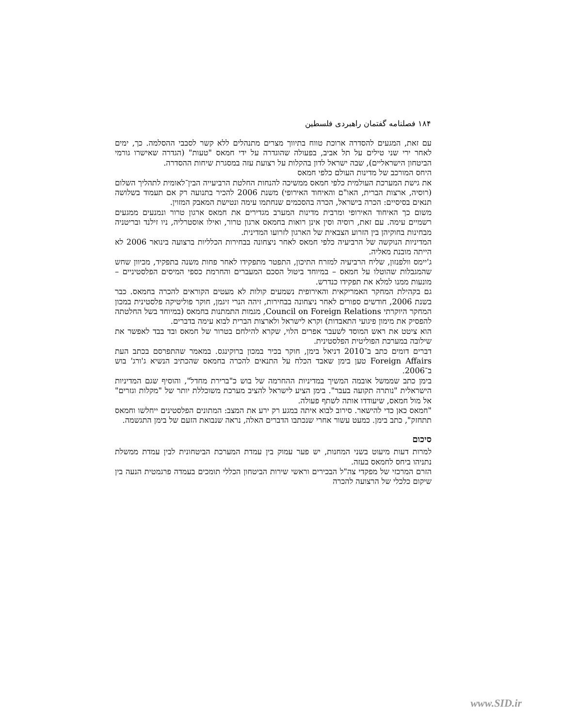۱۸۴ فصلنامه گفتمان راهبردی فلسطین
עם זאת, המגעים להסדרה ארוכת טווח בתיווך מצרים מתנהלים ללא קשר לסבבי ההסלמה. כך, ימים לאחר ירי שני טילים על תל אביב, בפעולה שהוגדרה על ידי חמאס "טעות" (הגדרה שאישרו גורמי הביטחון הישראליים), שבה ישראל לדון בהקלות על רצועת עזה במסגרת שיחות ההסדרה.
היחס המורכב של מדינות העולם כלפי חמאס
את גישת המערכת העולמית כלפי חמאס ממשיכה להנחות החלטת הרביעייה הבין־לאומית לתהליך השלום (רוסיה, ארצות הברית, האו"ם והאיחוד האירופי) משנת 2006 להכיר בתנועה רק אם תעמוד בשלושה תנאים בסיסיים: הכרה בישראל, הכרה בהסכמים שנחתמו עימה ונטישת המאבק המזוין.
משום כך האיחוד האירופי ומרבית מדינות המערב מגדירים את חמאס ארגון טרור ונמנעים ממגעים רשמיים עימה. עם זאת, רוסיה וסין אינן רואות בחמאס ארגון טרור, ואילו אוסטרליה, ניו זילנד ובריטניה מבחינות בחוקיהן בין הזרוע הצבאית של הארגון לזרועו המדינית.
המדיניות הנוקשה של הרביעיה כלפי חמאס לאחר ניצחונה בבחירות הכלליות ברצועה בינואר 2006 לא הייתה מובנת מאליה.
ג'יימס וולפנזון, שליח הרביעיה למזרח התיכון, התפטר מתפקידו לאחר פחות משנה בתפקיד, מכיוון שחש שהמגבלות שהוטלו על חמאס – במיוחד ביטול הסכם המעברים והחרמת כספי המיסים הפלסטיניים – מונעות ממנו למלא את תפקידו כנדרש.
גם בקהילת המחקר האמריקאית והאירופית נשמעים קולות לא מעטים הקוראים להכרה בחמאס. כבר בשנת 2006, חודשים ספורים לאחר ניצחונה בבחירות, זיהה הנרי זיגמן, חוקר פוליטיקה פלסטינית במכון המחקר היוקרתי Council on Foreign Relations, מגמות התמתנות בחמאס (במיוחד בשל החלטתה להפסיק את מימון פיגועי התאבדות) וקרא לישראל ולארצות הברית לבוא עימה בדברים.
הוא ציטט את ראש המוסד לשעבר אפרים הלוי, שקרא להילחם בטרור של חמאס ובד בבד לאפשר את שילובה במערכת הפוליטית הפלסטינית.
דברים דומים כתב ב־2010 דניאל בימן, חוקר בכיר במכון ברוקינגס. במאמר שהתפרסם בכתב העת Foreign Affairs טען בימן שאבד הכלח על התנאים להכרה בחמאס שהכתיב הנשיא ג'ורג' בוש ב־2006.
בימן כתב שממשל אובמה המשיך במדיניות ההחרמה של בוש כ"ברירת מחדל", והוסיף שגם המדיניות הישראלית "נותרה תקועה בעבר". בימן הציע לישראל להציב מערכת משוכללת יותר של "מקלות וגזרים" אל מול חמאס, שיעודדו אותה לשתף פעולה.
"חמאס כאן כדי להישאר. סירוב לבוא איתה במגע רק ירע את המצב: המתונים הפלסטינים ייחלשו וחמאס תתחזק", כתב בימן. כמעט עשור אחרי שנכתבו הדברים האלה, נראה שנבואת הזעם של בימן התגשמה.
סיכום
למרות דעות מיעוט בשני המחנות, יש פער עמוק בין עמדת המערכת הביטחונית לבין עמדת ממשלת נתניהו ביחס לחמאס בעזה.
הזרם המרכזי של מפקדי צה"ל הבכירים וראשי שירות הביטחון הכללי תומכים בעמדה פרגמטית הנעה בין שיקום כלכלי של הרצועה להכרה
www.SID.ir